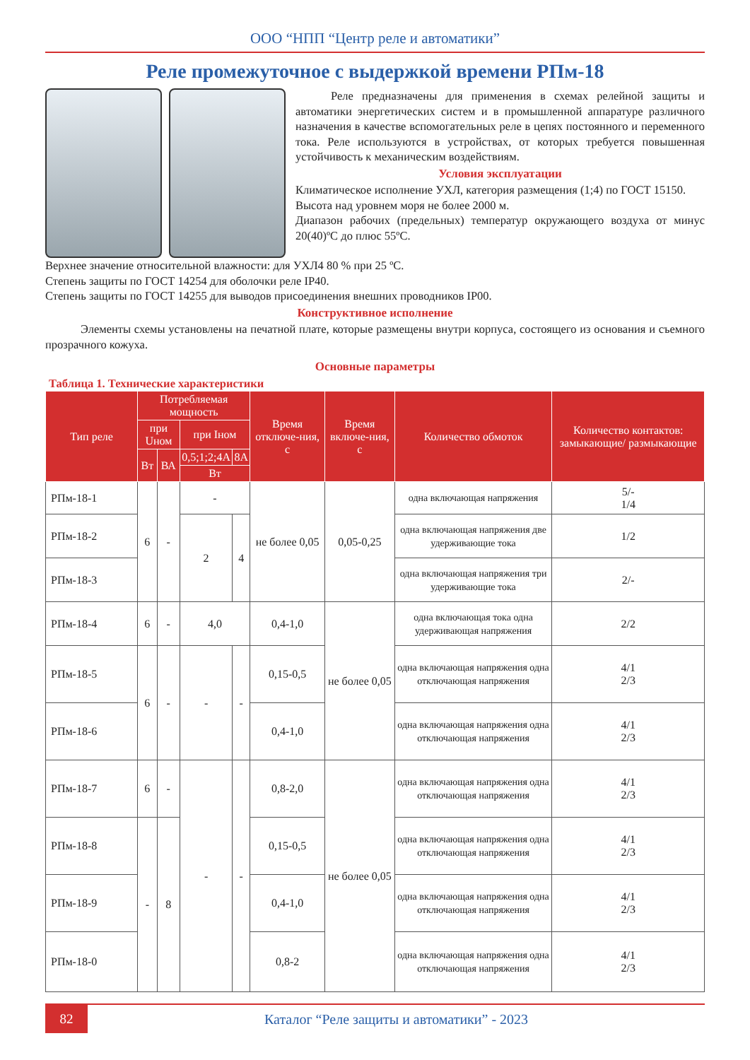ООО “НПП “Центр реле и автоматики”
Реле промежуточное с выдержкой времени РПм-18
Реле предназначены для применения в схемах релейной защиты и автоматики энергетических систем и в промышленной аппаратуре различного назначения в качестве вспомогательных реле в цепях постоянного и переменного тока. Реле используются в устройствах, от которых требуется повышенная устойчивость к механическим воздействиям.
Условия эксплуатации
Климатическое исполнение УХЛ, категория размещения (1;4) по ГОСТ 15150.
Высота над уровнем моря не более 2000 м.
Диапазон рабочих (предельных) температур окружающего воздуха от минус 20(40)ºС до плюс 55ºС.
Верхнее значение относительной влажности: для УХЛ4 80 % при 25 ºС.
Степень защиты по ГОСТ 14254 для оболочки реле IP40.
Степень защиты по ГОСТ 14255 для выводов присоединения внешних проводников IP00.
Конструктивное исполнение
Элементы схемы установлены на печатной плате, которые размещены внутри корпуса, состоящего из основания и съемного прозрачного кожуха.
Основные параметры
Таблица 1. Технические характеристики
| Тип реле | Потребляемая мощность | | | | Время отключе-ния, с | Время включе-ния, с | Количество обмоток | Количество контактов: замыкающие/ размыкающие |
| --- | --- | --- | --- | --- | --- | --- | --- | --- |
| | при Uном | | при Iном | | | | | |
| | Вт | ВА | 0,5;1;2;4А | 8А | | | | |
| | | | Вт | | | | | |
| РПм-18-1 | 6 | - | - | | не более 0,05 | 0,05-0,25 | одна включающая напряжения | 5/- 1/4 |
| РПм-18-2 | | | 2 | 4 | | | одна включающая напряжения две удерживающие тока | 1/2 |
| РПм-18-3 | | | | | | | одна включающая напряжения три удерживающие тока | 2/- |
| РПм-18-4 | 6 | - | 4,0 | | 0,4-1,0 | не более 0,05 | одна включающая тока одна удерживающая напряжения | 2/2 |
| РПм-18-5 | 6 | - | - | - | 0,15-0,5 | | одна включающая напряжения одна отключающая напряжения | 4/1 2/3 |
| РПм-18-6 | | | | | 0,4-1,0 | | одна включающая напряжения одна отключающая напряжения | 4/1 2/3 |
| РПм-18-7 | 6 | - | - | - | 0,8-2,0 | не более 0,05 | одна включающая напряжения одна отключающая напряжения | 4/1 2/3 |
| РПм-18-8 | - | 8 | | | 0,15-0,5 | | одна включающая напряжения одна отключающая напряжения | 4/1 2/3 |
| РПм-18-9 | | | | | 0,4-1,0 | | одна включающая напряжения одна отключающая напряжения | 4/1 2/3 |
| РПм-18-0 | | | | | 0,8-2 | | одна включающая напряжения одна отключающая напряжения | 4/1 2/3 |
82
Каталог “Реле защиты и автоматики” - 2023